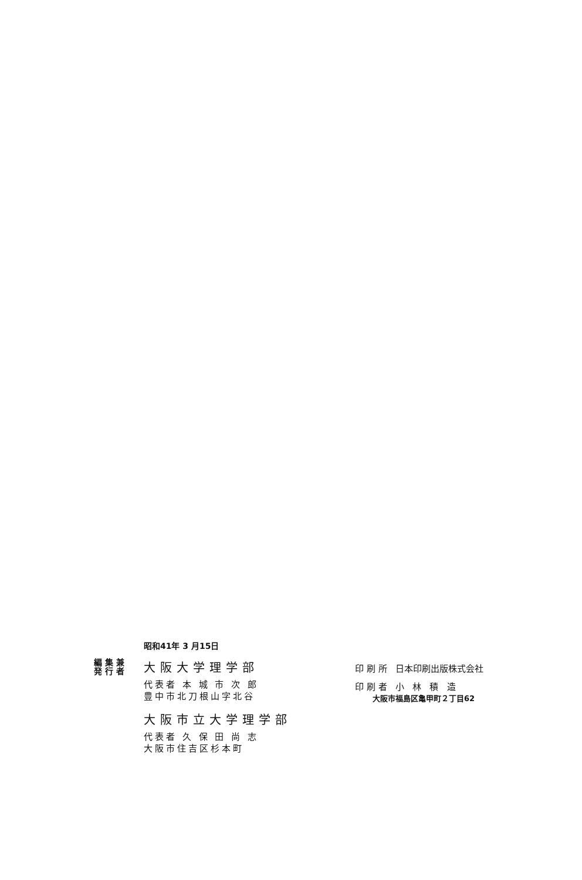昭和41年 3 月15日
編 集 兼
発 行 者
大阪大学理学部
代表者 本 城 市 次 郎
豊中市北刀根山字北谷
大阪市立大学理学部
代表者 久 保 田 尚 志
大阪市住吉区杉本町
印 刷 所 日本印刷出版株式会社
印 刷 者 小 林 積 造
大阪市福島区亀甲町２丁目62